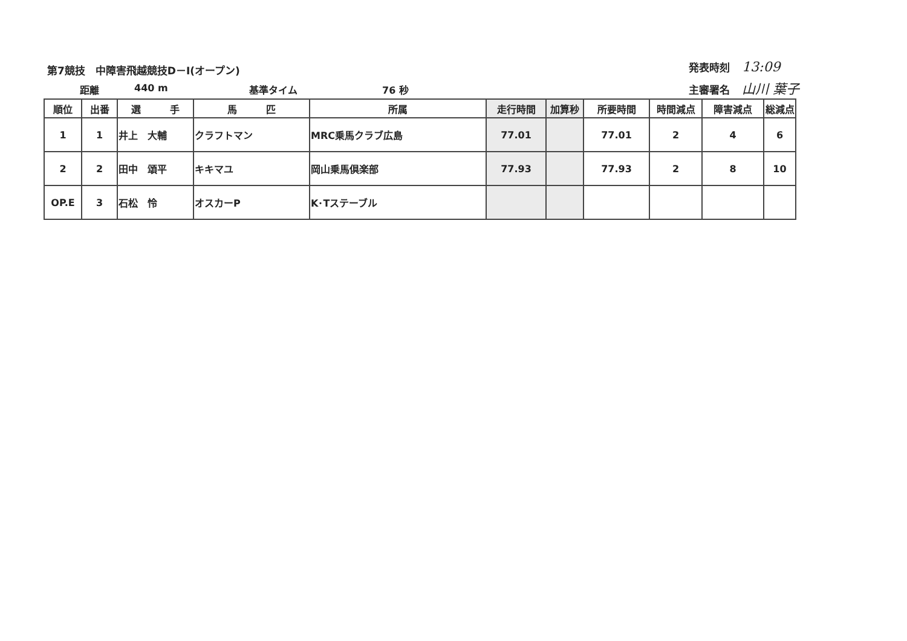第7競技　中障害飛越競技D－Ⅰ(オープン)
距離 440 m 基準タイム 76 秒
発表時刻 13:09
主審署名 山川 葉子
| 順位 | 出番 | 選 手 | 馬 匹 | 所属 | 走行時間 | 加算秒 | 所要時間 | 時間減点 | 障害減点 | 総減点 |
| --- | --- | --- | --- | --- | --- | --- | --- | --- | --- | --- |
| 1 | 1 | 井上 大輔 | クラフトマン | MRC乗馬クラブ広島 | 77.01 | | 77.01 | 2 | 4 | 6 |
| 2 | 2 | 田中 頌平 | キキマユ | 岡山乗馬倶楽部 | 77.93 | | 77.93 | 2 | 8 | 10 |
| OP.E | 3 | 石松 怜 | オスカーP | K･Tステーブル | | | | | | |